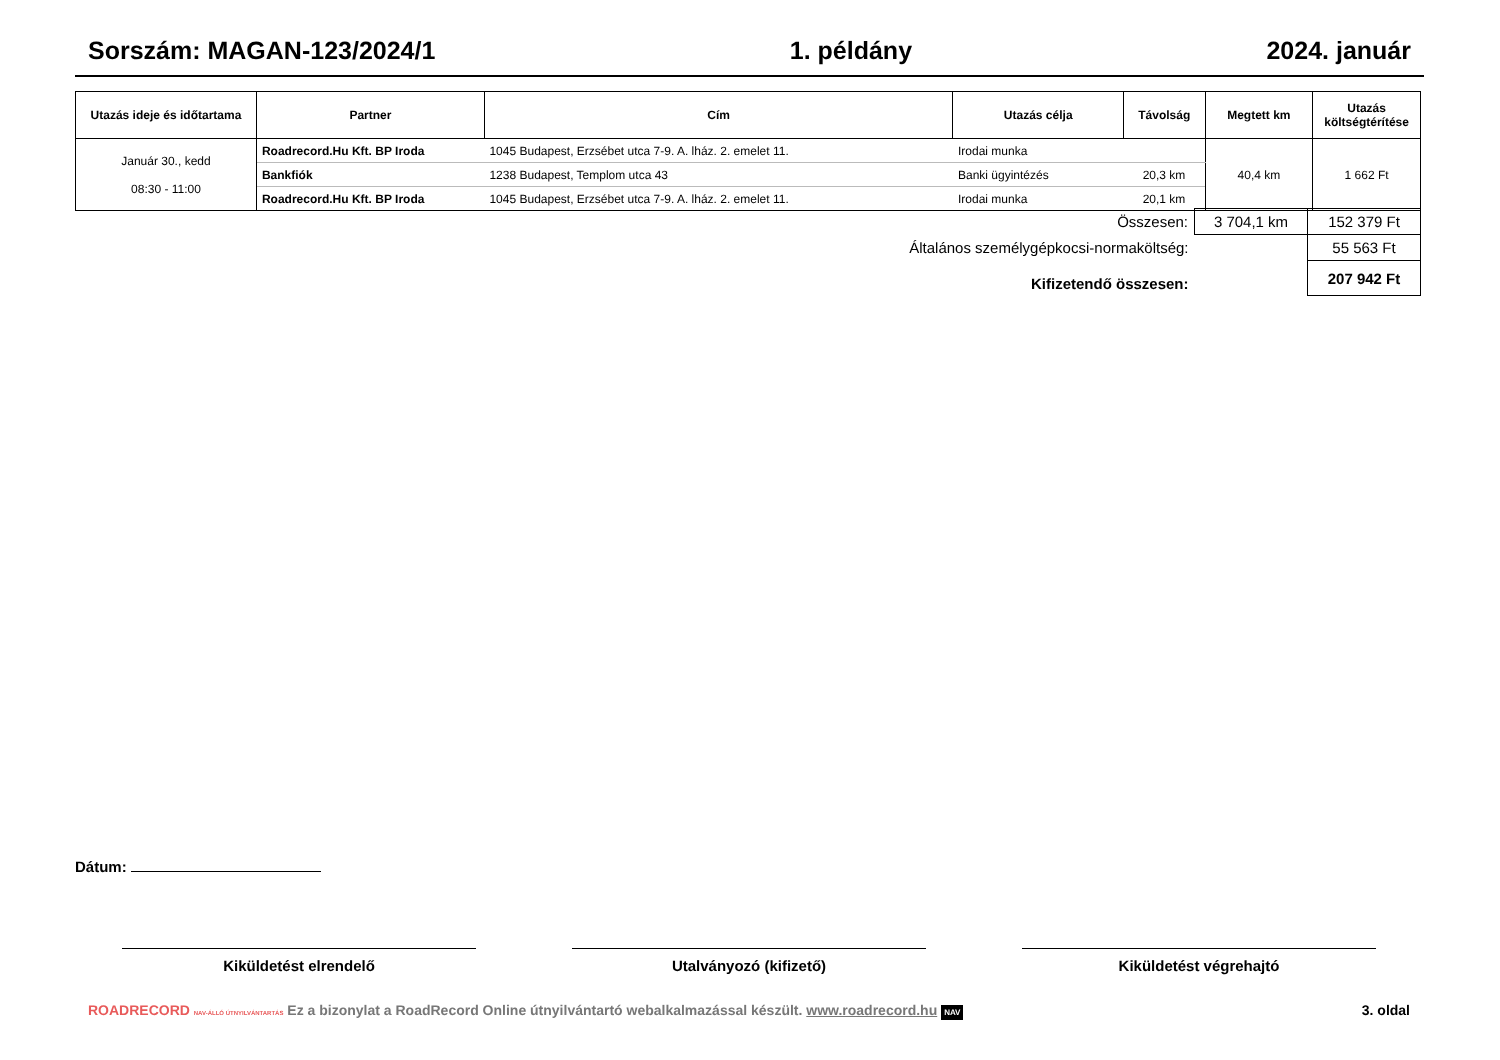Sorszám: MAGAN-123/2024/1 1. példány 2024. január
| Utazás ideje és időtartama | Partner | Cím | Utazás célja | Távolság | Megtett km | Utazás költségtérítése |
| --- | --- | --- | --- | --- | --- | --- |
| Január 30., kedd 08:30 - 11:00 | Roadrecord.Hu Kft. BP Iroda | 1045 Budapest, Erzsébet utca 7-9. A. lház. 2. emelet 11. | Irodai munka | | 40,4 km | 1 662 Ft |
| | Bankfiók | 1238 Budapest, Templom utca 43 | Banki ügyintézés | 20,3 km | | |
| | Roadrecord.Hu Kft. BP Iroda | 1045 Budapest, Erzsébet utca 7-9. A. lház. 2. emelet 11. | Irodai munka | 20,1 km | | |
| Összesen: | 3 704,1 km | 152 379 Ft |
| Általános személygépkocsi-normaköltség: | | 55 563 Ft |
| Kifizetendő összesen: | | 207 942 Ft |
Dátum:
Kiküldetést elrendelő Utalványozó (kifizető) Kiküldetést végrehajtó
ROADRECORD NAV-ÁLLÓ ÚTNYILVÁNTARTÁS Ez a bizonylat a RoadRecord Online útnyilvántartó webalkalmazással készült. www.roadrecord.hu NAV 3. oldal